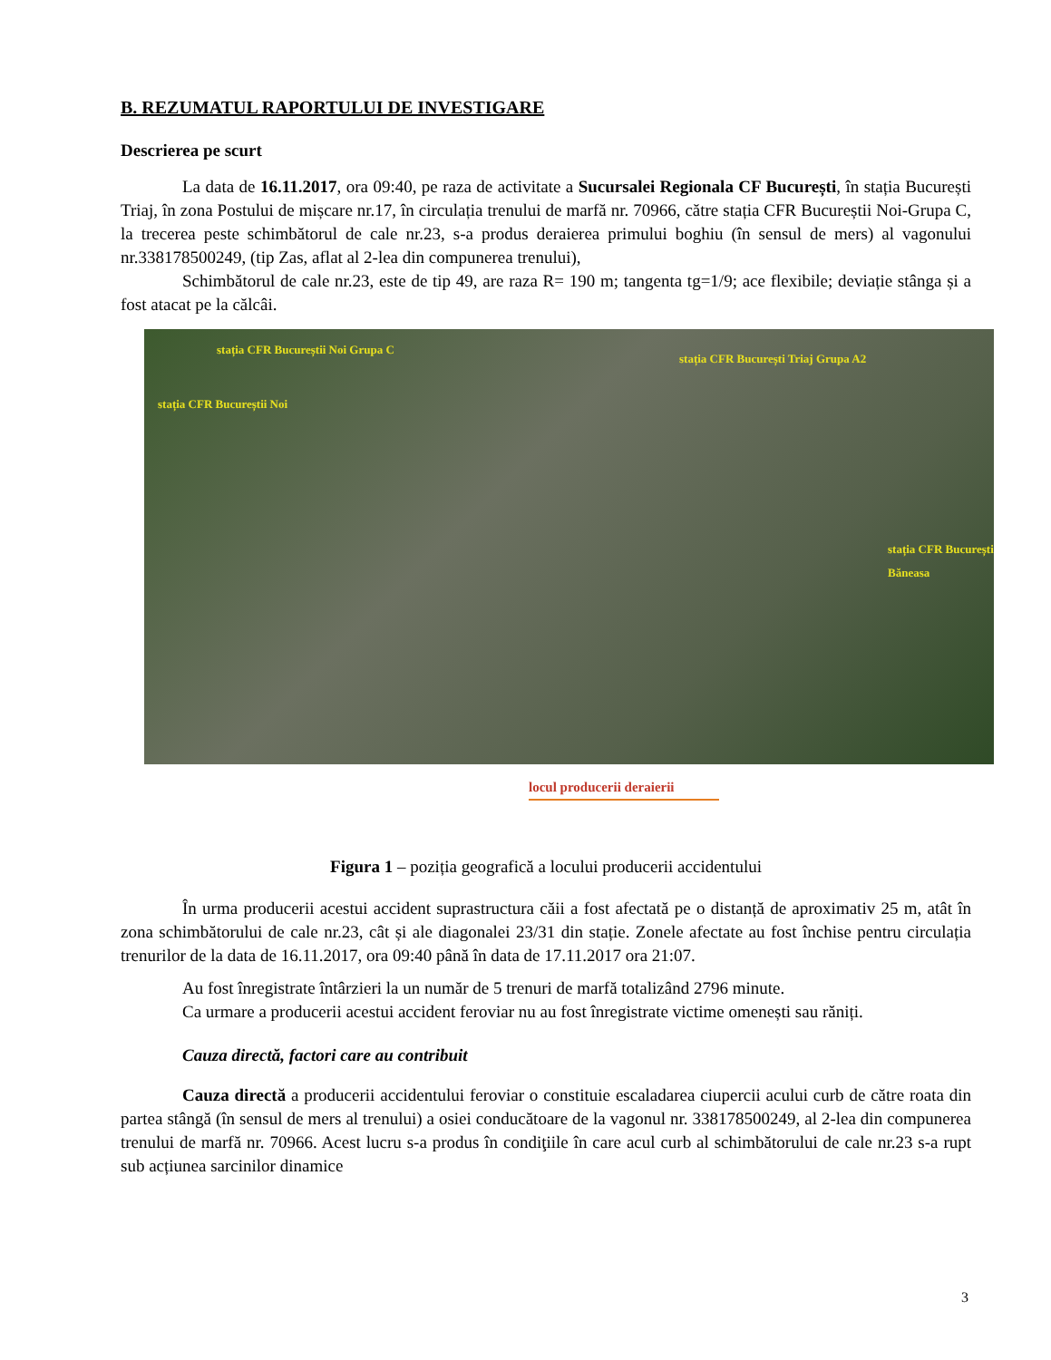B. REZUMATUL RAPORTULUI DE INVESTIGARE
Descrierea pe scurt
La data de 16.11.2017, ora 09:40, pe raza de activitate a Sucursalei Regionala CF București, în stația București Triaj, în zona Postului de mișcare nr.17, în circulația trenului de marfă nr. 70966, către stația CFR Bucureștii Noi-Grupa C, la trecerea peste schimbătorul de cale nr.23, s-a produs deraierea primului boghiu (în sensul de mers) al vagonului nr.338178500249, (tip Zas, aflat al 2-lea din compunerea trenului),
Schimbătorul de cale nr.23, este de tip 49, are raza R= 190 m; tangenta tg=1/9; ace flexibile; deviație stânga și a fost atacat pe la călcâi.
stația CFR Bucureștii Noi Grupa C
stația CFR Bucureștii Noi
stația CFR București Triaj Grupa A2
stația CFR București Băneasa
locul producerii deraierii
Figura 1 – poziția geografică a locului producerii accidentului
În urma producerii acestui accident suprastructura căii a fost afectată pe o distanță de aproximativ 25 m, atât în zona schimbătorului de cale nr.23, cât și ale diagonalei 23/31 din stație. Zonele afectate au fost închise pentru circulația trenurilor de la data de 16.11.2017, ora 09:40 până în data de 17.11.2017 ora 21:07.
Au fost înregistrate întârzieri la un număr de 5 trenuri de marfă totalizând 2796 minute.
Ca urmare a producerii acestui accident feroviar nu au fost înregistrate victime omenești sau răniți.
Cauza directă, factori care au contribuit
Cauza directă a producerii accidentului feroviar o constituie escaladarea ciupercii acului curb de către roata din partea stângă (în sensul de mers al trenului) a osiei conducătoare de la vagonul nr. 338178500249, al 2-lea din compunerea trenului de marfă nr. 70966. Acest lucru s-a produs în condiţiile în care acul curb al schimbătorului de cale nr.23 s-a rupt sub acțiunea sarcinilor dinamice
3